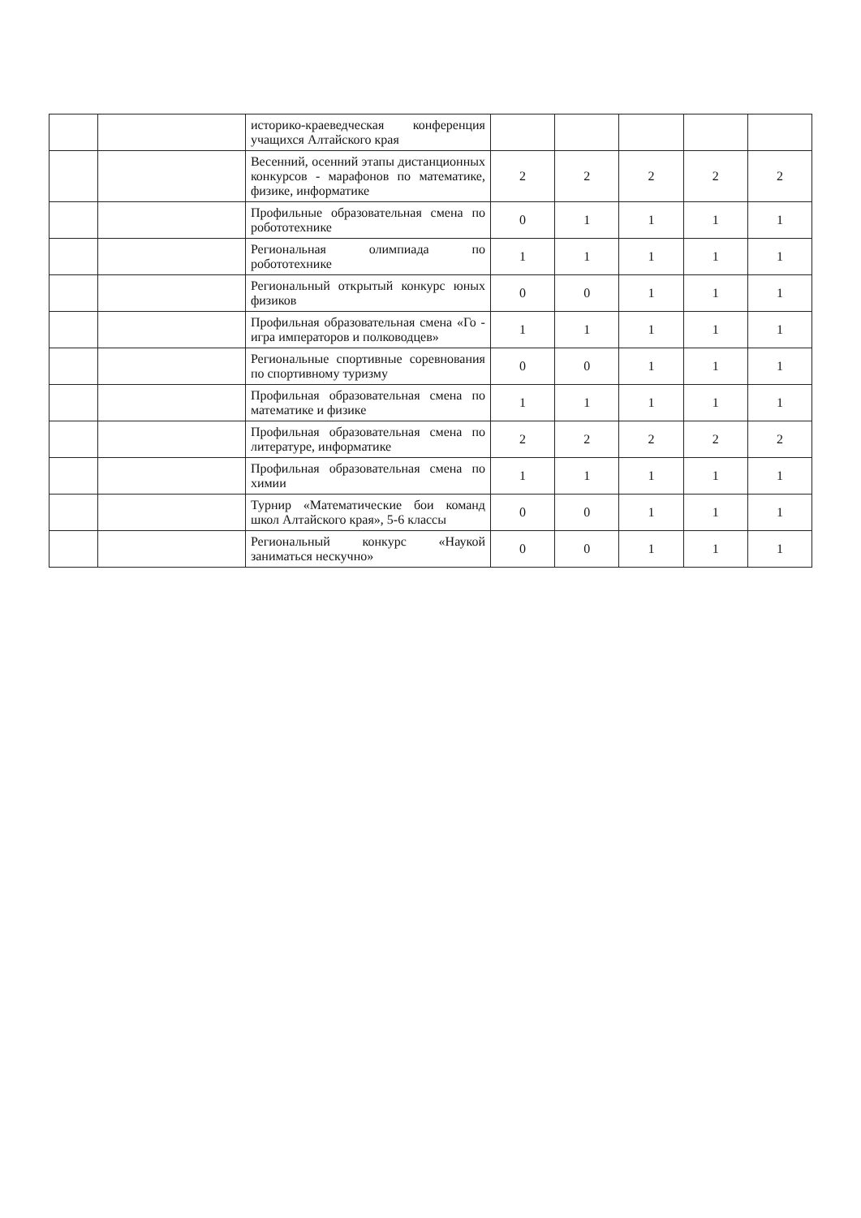| | | историко-краеведческая конференция учащихся Алтайского края | | | | | |
| | | Весенний, осенний этапы дистанционных конкурсов - марафонов по математике, физике, информатике | 2 | 2 | 2 | 2 | 2 |
| | | Профильные образовательная смена по робототехнике | 0 | 1 | 1 | 1 | 1 |
| | | Региональная олимпиада по робототехнике | 1 | 1 | 1 | 1 | 1 |
| | | Региональный открытый конкурс юных физиков | 0 | 0 | 1 | 1 | 1 |
| | | Профильная образовательная смена «Го - игра императоров и полководцев» | 1 | 1 | 1 | 1 | 1 |
| | | Региональные спортивные соревнования по спортивному туризму | 0 | 0 | 1 | 1 | 1 |
| | | Профильная образовательная смена по математике и физике | 1 | 1 | 1 | 1 | 1 |
| | | Профильная образовательная смена по литературе, информатике | 2 | 2 | 2 | 2 | 2 |
| | | Профильная образовательная смена по химии | 1 | 1 | 1 | 1 | 1 |
| | | Турнир «Математические бои команд школ Алтайского края», 5-6 классы | 0 | 0 | 1 | 1 | 1 |
| | | Региональный конкурс «Наукой заниматься нескучно» | 0 | 0 | 1 | 1 | 1 |